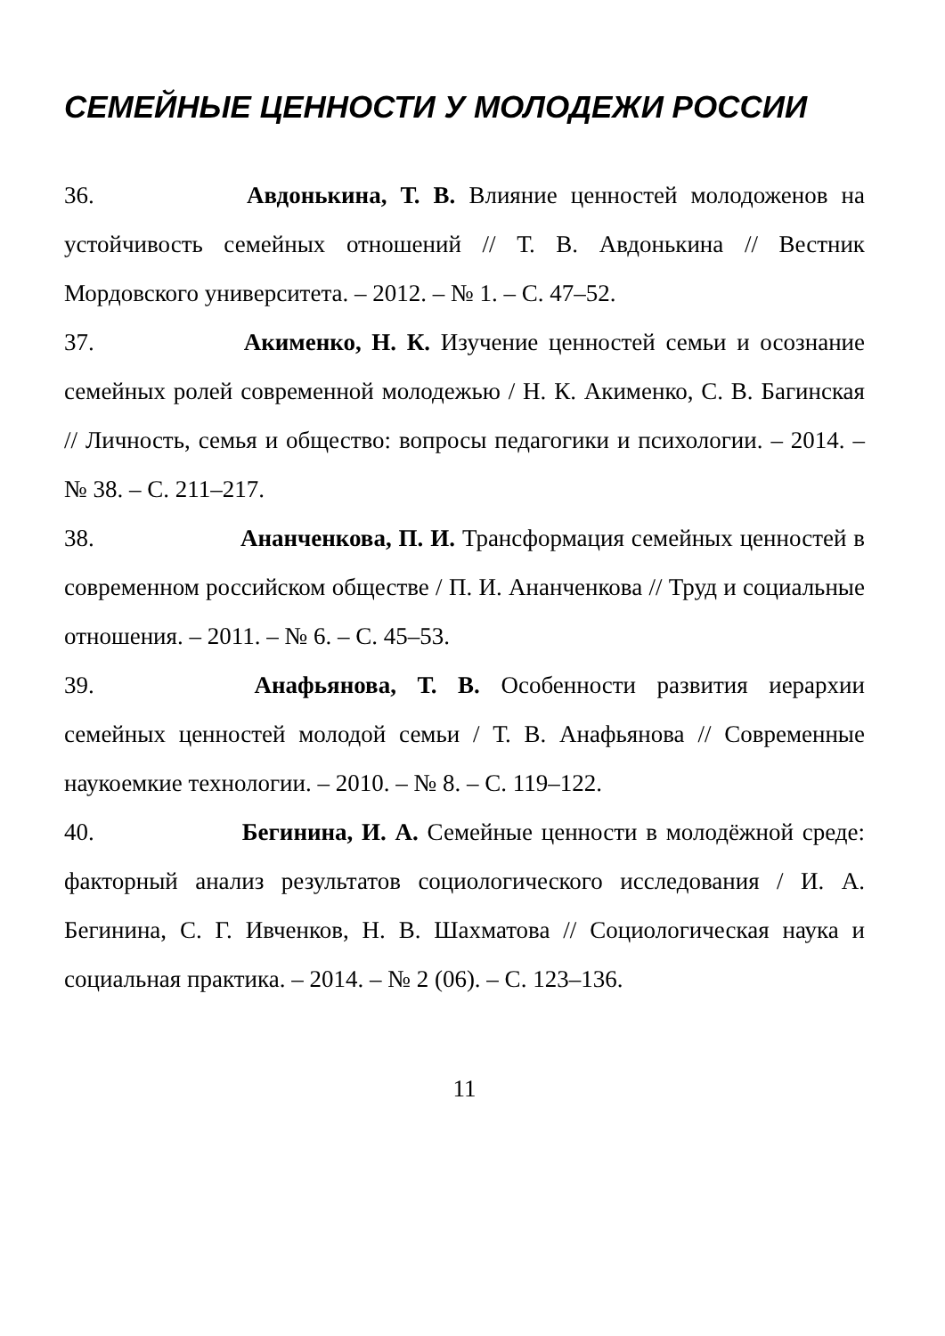СЕМЕЙНЫЕ ЦЕННОСТИ У МОЛОДЕЖИ РОССИИ
36. Авдонькина, Т. В. Влияние ценностей молодоженов на устойчивость семейных отношений // Т. В. Авдонькина // Вестник Мордовского университета. – 2012. – № 1. – С. 47–52.
37. Акименко, Н. К. Изучение ценностей семьи и осознание семейных ролей современной молодежью / Н. К. Акименко, С. В. Багинская // Личность, семья и общество: вопросы педагогики и психологии. – 2014. – № 38. – С. 211–217.
38. Ананченкова, П. И. Трансформация семейных ценностей в современном российском обществе / П. И. Ананченкова // Труд и социальные отношения. – 2011. – № 6. – С. 45–53.
39. Анафьянова, Т. В. Особенности развития иерархии семейных ценностей молодой семьи / Т. В. Анафьянова // Современные наукоемкие технологии. – 2010. – № 8. – С. 119–122.
40. Бегинина, И. А. Семейные ценности в молодёжной среде: факторный анализ результатов социологического исследования / И. А. Бегинина, С. Г. Ивченков, Н. В. Шахматова // Социологическая наука и социальная практика. – 2014. – № 2 (06). – С. 123–136.
11